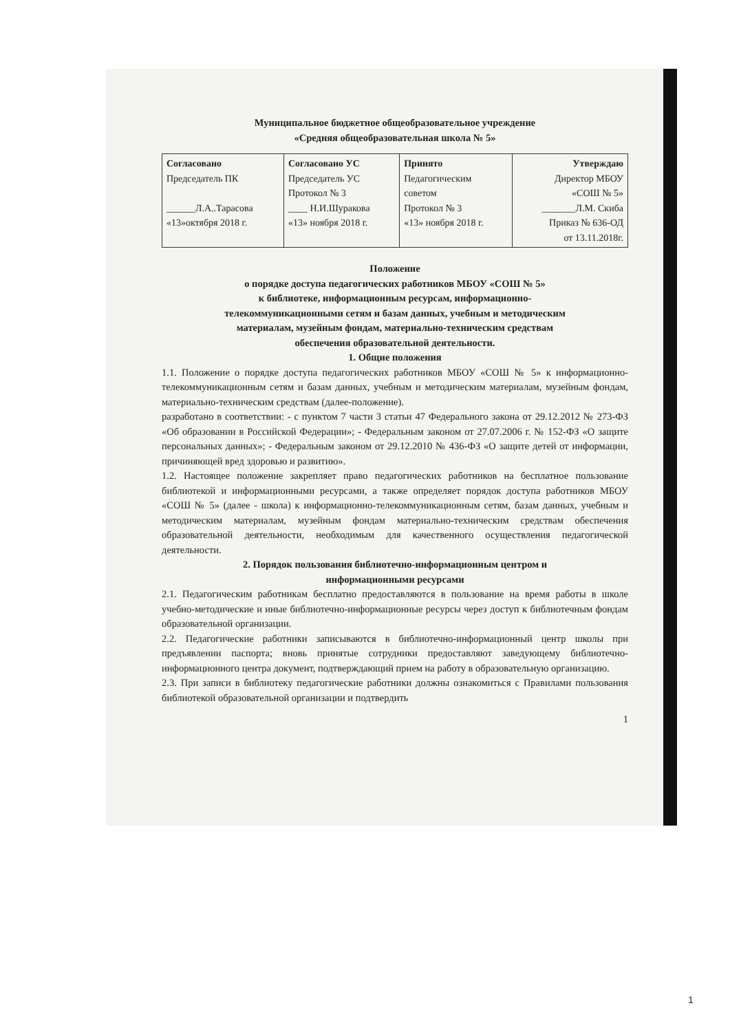Муниципальное бюджетное общеобразовательное учреждение
«Средняя общеобразовательная школа № 5»
| Согласовано Председатель ПК ______Л.А..Тарасова «13»октября 2018 г. | Согласовано УС Председатель УС Протокол № 3 ____ Н.И.Шуракова «13» ноября 2018 г. | Принято Педагогическим советом Протокол № 3 «13» ноября 2018 г. | Утверждаю Директор МБОУ «СОШ № 5» _______Л.М. Скиба Приказ № 636-ОД от 13.11.2018г. |
Положение
о порядке доступа педагогических работников МБОУ «СОШ № 5»
к библиотеке, информационным ресурсам, информационно-
телекоммуникационными сетям и базам данных, учебным и методическим
материалам, музейным фондам, материально-техническим средствам
обеспечения образовательной деятельности.
1. Общие положения
1.1. Положение о порядке доступа педагогических работников МБОУ «СОШ № 5» к информационно-телекоммуникационным сетям и базам данных, учебным и методическим материалам, музейным фондам, материально-техническим средствам (далее-положение).
разработано в соответствии: - с пунктом 7 части 3 статьи 47 Федерального закона от 29.12.2012 № 273-ФЗ «Об образовании в Российской Федерации»; - Федеральным законом от 27.07.2006 г. № 152-ФЗ «О защите персональных данных»; - Федеральным законом от 29.12.2010 № 436-ФЗ «О защите детей от информации, причиняющей вред здоровью и развитию».
1.2. Настоящее положение закрепляет право педагогических работников на бесплатное пользование библиотекой и информационными ресурсами, а также определяет порядок доступа работников МБОУ «СОШ № 5» (далее - школа) к информационно-телекоммуникационным сетям, базам данных, учебным и методическим материалам, музейным фондам материально-техническим средствам обеспечения образовательной деятельности, необходимым для качественного осуществления педагогической деятельности.
2. Порядок пользования библиотечно-информационным центром и
информационными ресурсами
2.1. Педагогическим работникам бесплатно предоставляются в пользование на время работы в школе учебно-методические и иные библиотечно-информационные ресурсы через доступ к библиотечным фондам образовательной организации.
2.2. Педагогические работники записываются в библиотечно-информационный центр школы при предъявлении паспорта; вновь принятые сотрудники предоставляют заведующему библиотечно-информационного центра документ, подтверждающий прием на работу в образовательную организацию.
2.3. При записи в библиотеку педагогические работники должны ознакомиться с Правилами пользования библиотекой образовательной организации и подтвердить
1
1